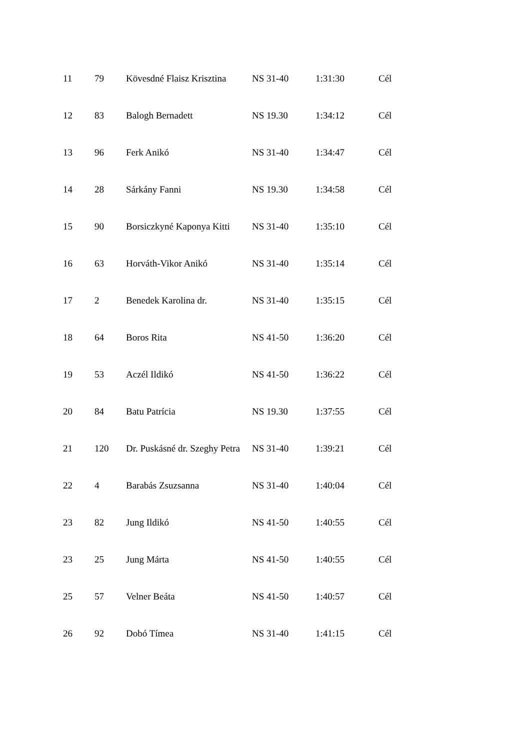| 11 | 79 | Kövesdné Flaisz Krisztina | NS 31-40 | 1:31:30 | Cél |
| 12 | 83 | Balogh Bernadett | NS 19.30 | 1:34:12 | Cél |
| 13 | 96 | Ferk Anikó | NS 31-40 | 1:34:47 | Cél |
| 14 | 28 | Sárkány Fanni | NS 19.30 | 1:34:58 | Cél |
| 15 | 90 | Borsiczkyné Kaponya Kitti | NS 31-40 | 1:35:10 | Cél |
| 16 | 63 | Horváth-Vikor Anikó | NS 31-40 | 1:35:14 | Cél |
| 17 | 2 | Benedek Karolina dr. | NS 31-40 | 1:35:15 | Cél |
| 18 | 64 | Boros Rita | NS 41-50 | 1:36:20 | Cél |
| 19 | 53 | Aczél Ildikó | NS 41-50 | 1:36:22 | Cél |
| 20 | 84 | Batu Patrícia | NS 19.30 | 1:37:55 | Cél |
| 21 | 120 | Dr. Puskásné dr. Szeghy Petra | NS 31-40 | 1:39:21 | Cél |
| 22 | 4 | Barabás Zsuzsanna | NS 31-40 | 1:40:04 | Cél |
| 23 | 82 | Jung Ildikó | NS 41-50 | 1:40:55 | Cél |
| 23 | 25 | Jung Márta | NS 41-50 | 1:40:55 | Cél |
| 25 | 57 | Velner Beáta | NS 41-50 | 1:40:57 | Cél |
| 26 | 92 | Dobó Tímea | NS 31-40 | 1:41:15 | Cél |